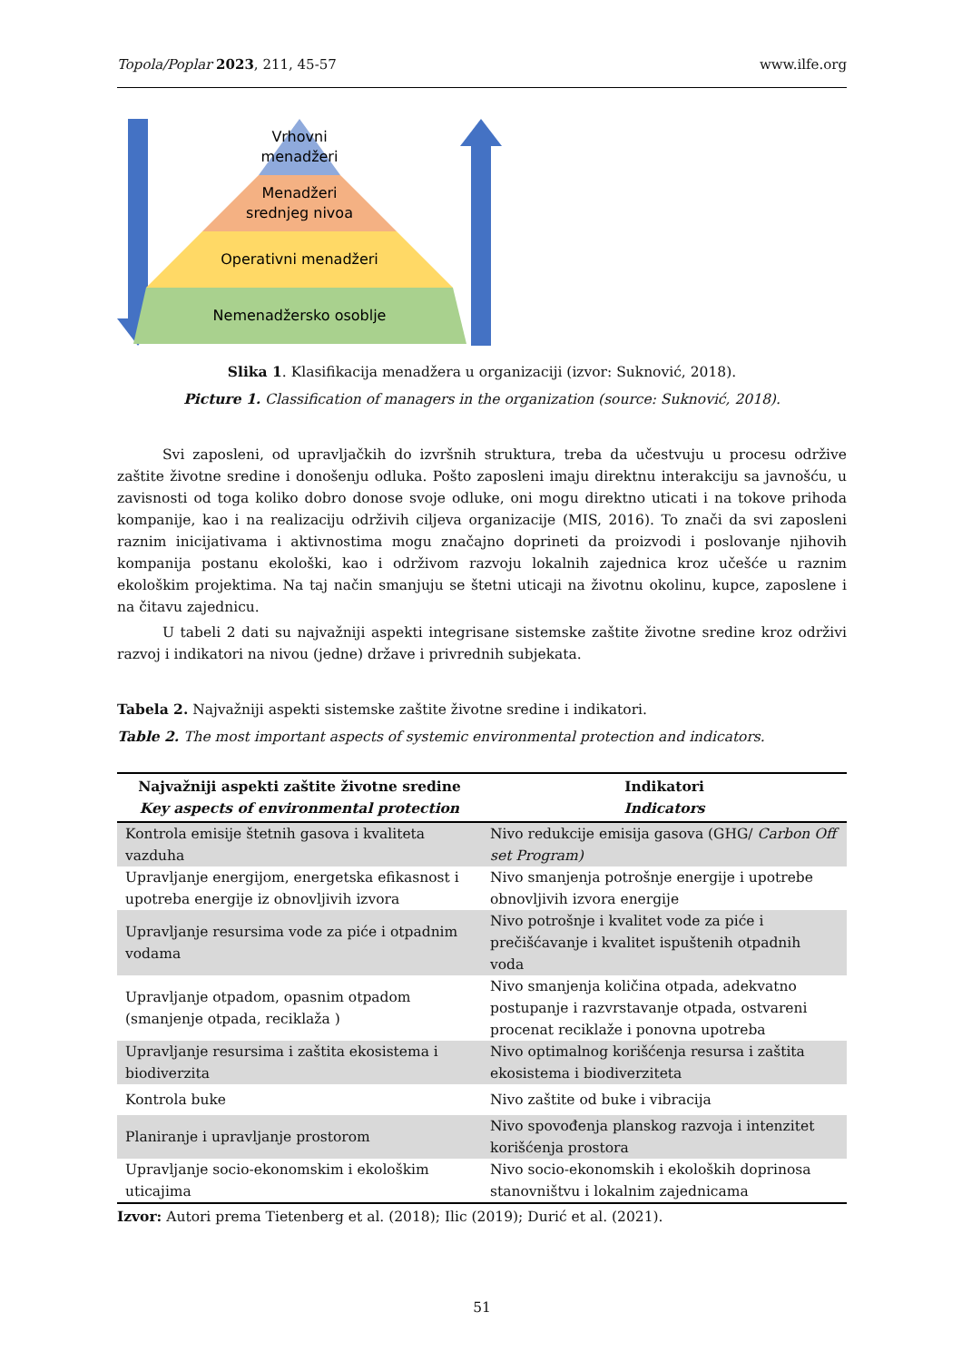Topola/Poplar 2023, 211, 45-57 www.ilfe.org
Vrhovni
menadžeri
Menadžeri
srednjeg nivoa
Operativni menadžeri
Nemenadžersko osoblje
Slika 1. Klasifikacija menadžera u organizaciji (izvor: Suknović, 2018).
Picture 1. Classification of managers in the organization (source: Suknović, 2018).
Svi zaposleni, od upravljačkih do izvršnih struktura, treba da učestvuju u procesu održive zaštite životne sredine i donošenju odluka. Pošto zaposleni imaju direktnu interakciju sa javnošću, u zavisnosti od toga koliko dobro donose svoje odluke, oni mogu direktno uticati i na tokove prihoda kompanije, kao i na realizaciju održivih ciljeva organizacije (MIS, 2016). To znači da svi zaposleni raznim inicijativama i aktivnostima mogu značajno doprineti da proizvodi i poslovanje njihovih kompanija postanu ekološki, kao i održivom razvoju lokalnih zajednica kroz učešće u raznim ekološkim projektima. Na taj način smanjuju se štetni uticaji na životnu okolinu, kupce, zaposlene i na čitavu zajednicu.
U tabeli 2 dati su najvažniji aspekti integrisane sistemske zaštite životne sredine kroz održivi razvoj i indikatori na nivou (jedne) države i privrednih subjekata.
Tabela 2. Najvažniji aspekti sistemske zaštite životne sredine i indikatori.
Table 2. The most important aspects of systemic environmental protection and indicators.
| Najvažniji aspekti zaštite životne sredine Key aspects of environmental protection | Indikatori Indicators |
| --- | --- |
| Kontrola emisije štetnih gasova i kvaliteta vazduha | Nivo redukcije emisija gasova (GHG/ Carbon Off set Program) |
| Upravljanje energijom, energetska efikasnost i upotreba energije iz obnovljivih izvora | Nivo smanjenja potrošnje energije i upotrebe obnovljivih izvora energije |
| Upravljanje resursima vode za piće i otpadnim vodama | Nivo potrošnje i kvalitet vode za piće i prečišćavanje i kvalitet ispuštenih otpadnih voda |
| Upravljanje otpadom, opasnim otpadom (smanjenje otpada, reciklaža ) | Nivo smanjenja količina otpada, adekvatno postupanje i razvrstavanje otpada, ostvareni procenat reciklaže i ponovna upotreba |
| Upravljanje resursima i zaštita ekosistema i biodiverzita | Nivo optimalnog korišćenja resursa i zaštita ekosistema i biodiverziteta |
| Kontrola buke | Nivo zaštite od buke i vibracija |
| Planiranje i upravljanje prostorom | Nivo spovođenja planskog razvoja i intenzitet korišćenja prostora |
| Upravljanje socio-ekonomskim i ekološkim uticajima | Nivo socio-ekonomskih i ekoloških doprinosa stanovništvu i lokalnim zajednicama |
Izvor: Autori prema Tietenberg et al. (2018); Ilic (2019); Durić et al. (2021).
51